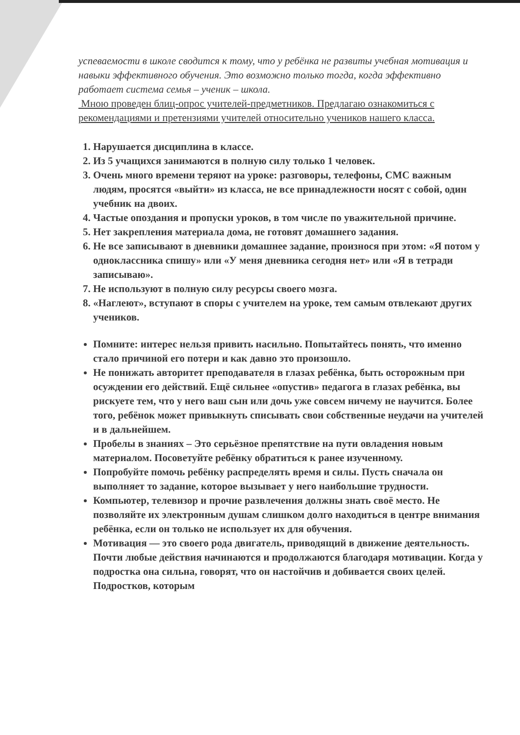успеваемости в школе сводится к тому, что у ребёнка не развиты учебная мотивация и навыки эффективного обучения. Это возможно только тогда, когда эффективно работает система семья – ученик – школа.
Мною проведен блиц-опрос учителей-предметников. Предлагаю ознакомиться с рекомендациями и претензиями учителей относительно учеников нашего класса.
1. Нарушается дисциплина в классе.
2. Из 5 учащихся занимаются в полную силу только 1 человек.
3. Очень много времени теряют на уроке: разговоры, телефоны, СМС важным людям, просятся «выйти» из класса, не все принадлежности носят с собой, один учебник на двоих.
4. Частые опоздания и пропуски уроков, в том числе по уважительной причине.
5. Нет закрепления материала дома, не готовят домашнего задания.
6. Не все записывают в дневники домашнее задание, произнося при этом: «Я потом у одноклассника спишу» или «У меня дневника сегодня нет» или «Я в тетради записываю».
7. Не используют в полную силу ресурсы своего мозга.
8. «Наглеют», вступают в споры с учителем на уроке, тем самым отвлекают других учеников.
Помните: интерес нельзя привить насильно. Попытайтесь понять, что именно стало причиной его потери и как давно это произошло.
Не понижать авторитет преподавателя в глазах ребёнка, быть осторожным при осуждении его действий. Ещё сильнее «опустив» педагога в глазах ребёнка, вы рискуете тем, что у него ваш сын или дочь уже совсем ничему не научится. Более того, ребёнок может привыкнуть списывать свои собственные неудачи на учителей и в дальнейшем.
Пробелы в знаниях – Это серьёзное препятствие на пути овладения новым материалом. Посоветуйте ребёнку обратиться к ранее изученному.
Попробуйте помочь ребёнку распределять время и силы. Пусть сначала он выполняет то задание, которое вызывает у него наибольшие трудности.
Компьютер, телевизор и прочие развлечения должны знать своё место. Не позволяйте их электронным душам слишком долго находиться в центре внимания ребёнка, если он только не использует их для обучения.
Мотивация — это своего рода двигатель, приводящий в движение деятельность. Почти любые действия начинаются и продолжаются благодаря мотивации. Когда у подростка она сильна, говорят, что он настойчив и добивается своих целей. Подростков, которым